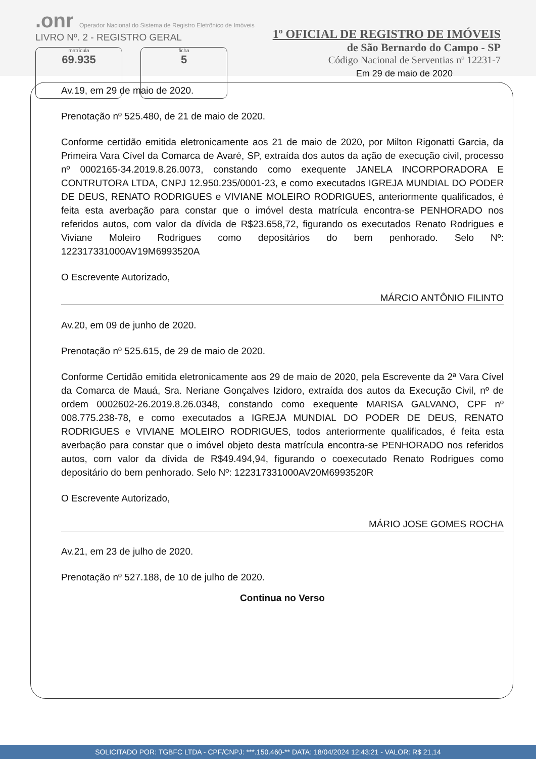.onr Operador Nacional do Sistema de Registro Eletrônico de Imóveis
LIVRO Nº. 2 - REGISTRO GERAL
matrícula
69.935
ficha
5
1º OFICIAL DE REGISTRO DE IMÓVEIS
de São Bernardo do Campo - SP
Código Nacional de Serventias nº 12231-7
Em 29 de maio de 2020
Av.19, em 29 de maio de 2020.
Prenotação nº 525.480, de 21 de maio de 2020.
Conforme certidão emitida eletronicamente aos 21 de maio de 2020, por Milton Rigonatti Garcia, da Primeira Vara Cível da Comarca de Avaré, SP, extraída dos autos da ação de execução civil, processo nº 0002165-34.2019.8.26.0073, constando como exequente JANELA INCORPORADORA E CONTRUTORA LTDA, CNPJ 12.950.235/0001-23, e como executados IGREJA MUNDIAL DO PODER DE DEUS, RENATO RODRIGUES e VIVIANE MOLEIRO RODRIGUES, anteriormente qualificados, é feita esta averbação para constar que o imóvel desta matrícula encontra-se PENHORADO nos referidos autos, com valor da dívida de R$23.658,72, figurando os executados Renato Rodrigues e Viviane Moleiro Rodrigues como depositários do bem penhorado. Selo Nº: 122317331000AV19M6993520A
O Escrevente Autorizado,
MÁRCIO ANTÔNIO FILINTO
Av.20, em 09 de junho de 2020.
Prenotação nº 525.615, de 29 de maio de 2020.
Conforme Certidão emitida eletronicamente aos 29 de maio de 2020, pela Escrevente da 2ª Vara Cível da Comarca de Mauá, Sra. Neriane Gonçalves Izidoro, extraída dos autos da Execução Civil, nº de ordem 0002602-26.2019.8.26.0348, constando como exequente MARISA GALVANO, CPF nº 008.775.238-78, e como executados a IGREJA MUNDIAL DO PODER DE DEUS, RENATO RODRIGUES e VIVIANE MOLEIRO RODRIGUES, todos anteriormente qualificados, é feita esta averbação para constar que o imóvel objeto desta matrícula encontra-se PENHORADO nos referidos autos, com valor da dívida de R$49.494,94, figurando o coexecutado Renato Rodrigues como depositário do bem penhorado. Selo Nº: 122317331000AV20M6993520R
O Escrevente Autorizado,
MÁRIO JOSE GOMES ROCHA
Av.21, em 23 de julho de 2020.
Prenotação nº 527.188, de 10 de julho de 2020.
Continua no Verso
SOLICITADO POR: TGBFC LTDA - CPF/CNPJ: ***.150.460-** DATA: 18/04/2024 12:43:21 - VALOR: R$ 21,14